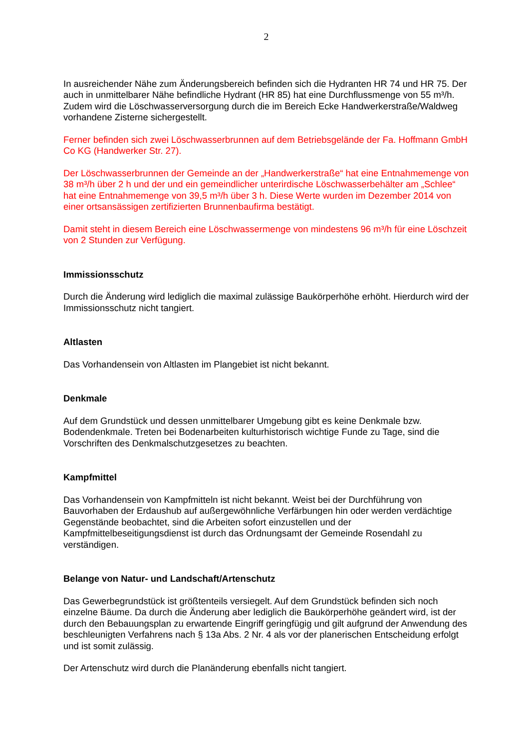2
In ausreichender Nähe zum Änderungsbereich befinden sich die Hydranten HR 74 und HR 75. Der auch in unmittelbarer Nähe befindliche Hydrant (HR 85) hat eine Durchflussmenge von 55 m³/h. Zudem wird die Löschwasserversorgung durch die im Bereich Ecke Handwerkerstraße/Waldweg vorhandene Zisterne sichergestellt.
Ferner befinden sich zwei Löschwasserbrunnen auf dem Betriebsgelände der Fa. Hoffmann GmbH Co KG (Handwerker Str. 27).
Der Löschwasserbrunnen der Gemeinde an der „Handwerkerstraße“ hat eine Entnahmemenge von 38 m³/h über 2 h und der und ein gemeindlicher unterirdische Löschwasserbehälter am „Schlee“ hat eine Entnahmemenge von 39,5 m³/h über 3 h. Diese Werte wurden im Dezember 2014 von einer ortsansässigen zertifizierten Brunnenbaufirma bestätigt.
Damit steht in diesem Bereich eine Löschwassermenge von mindestens 96 m³/h für eine Löschzeit von 2 Stunden zur Verfügung.
Immissionsschutz
Durch die Änderung wird lediglich die maximal zulässige Baukörperhöhe erhöht. Hierdurch wird der Immissionsschutz nicht tangiert.
Altlasten
Das Vorhandensein von Altlasten im Plangebiet ist nicht bekannt.
Denkmale
Auf dem Grundstück und dessen unmittelbarer Umgebung gibt es keine Denkmale bzw. Bodendenkmale. Treten bei Bodenarbeiten kulturhistorisch wichtige Funde zu Tage, sind die Vorschriften des Denkmalschutzgesetzes zu beachten.
Kampfmittel
Das Vorhandensein von Kampfmitteln ist nicht bekannt. Weist bei der Durchführung von Bauvorhaben der Erdaushub auf außergewöhnliche Verfärbungen hin oder werden verdächtige Gegenstände beobachtet, sind die Arbeiten sofort einzustellen und der Kampfmittelbeseitigungsdienst ist durch das Ordnungsamt der Gemeinde Rosendahl zu verständigen.
Belange von Natur- und Landschaft/Artenschutz
Das Gewerbegrundstück ist größtenteils versiegelt. Auf dem Grundstück befinden sich noch einzelne Bäume. Da durch die Änderung aber lediglich die Baukörperhöhe geändert wird, ist der durch den Bebauungsplan zu erwartende Eingriff geringfügig und gilt aufgrund der Anwendung des beschleunigten Verfahrens nach § 13a Abs. 2 Nr. 4 als vor der planerischen Entscheidung erfolgt und ist somit zulässig.
Der Artenschutz wird durch die Planänderung ebenfalls nicht tangiert.